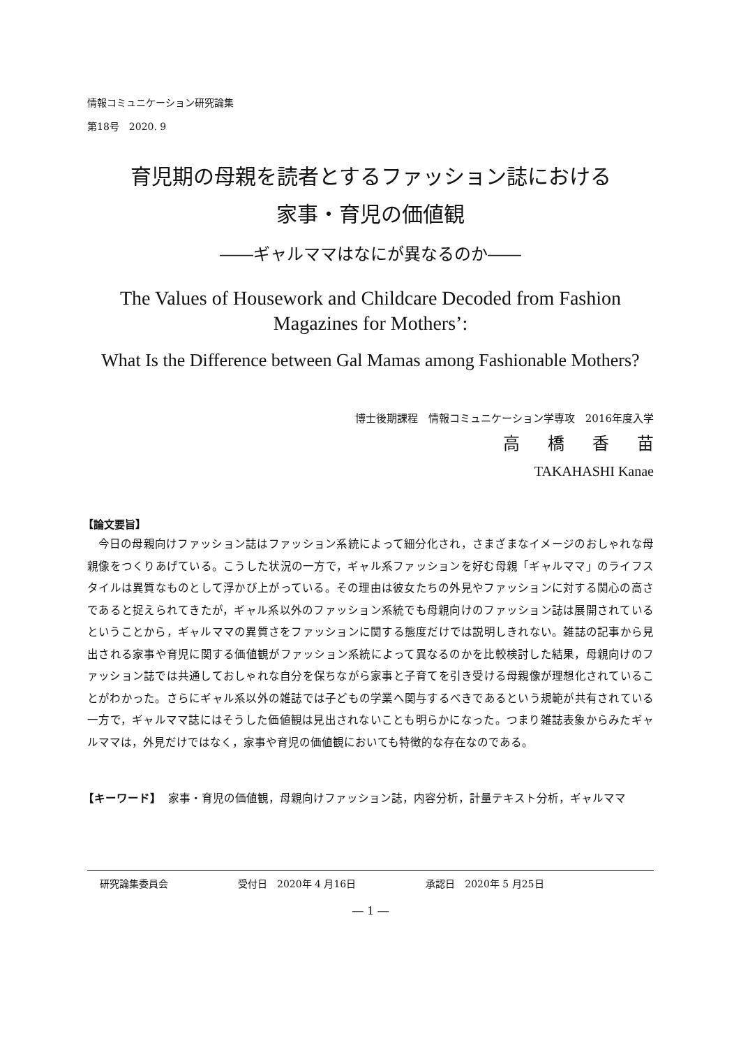情報コミュニケーション研究論集
第18号　2020. 9
育児期の母親を読者とするファッション誌における
家事・育児の価値観
――ギャルママはなにが異なるのか――
The Values of Housework and Childcare Decoded from Fashion
Magazines for Mothers’:
What Is the Difference between Gal Mamas among Fashionable Mothers?
博士後期課程　情報コミュニケーション学専攻　2016年度入学
高橋香苗
TAKAHASHI Kanae
【論文要旨】
今日の母親向けファッション誌はファッション系統によって細分化され，さまざまなイメージのおしゃれな母親像をつくりあげている。こうした状況の一方で，ギャル系ファッションを好む母親「ギャルママ」のライフスタイルは異質なものとして浮かび上がっている。その理由は彼女たちの外見やファッションに対する関心の高さであると捉えられてきたが，ギャル系以外のファッション系統でも母親向けのファッション誌は展開されているということから，ギャルママの異質さをファッションに関する態度だけでは説明しきれない。雑誌の記事から見出される家事や育児に関する価値観がファッション系統によって異なるのかを比較検討した結果，母親向けのファッション誌では共通しておしゃれな自分を保ちながら家事と子育てを引き受ける母親像が理想化されていることがわかった。さらにギャル系以外の雑誌では子どもの学業へ関与するべきであるという規範が共有されている一方で，ギャルママ誌にはそうした価値観は見出されないことも明らかになった。つまり雑誌表象からみたギャルママは，外見だけではなく，家事や育児の価値観においても特徴的な存在なのである。
【キーワード】 家事・育児の価値観，母親向けファッション誌，内容分析，計量テキスト分析，ギャルママ
研究論集委員会 受付日　2020年 4 月16日 承認日　2020年 5 月25日
― 1 ―